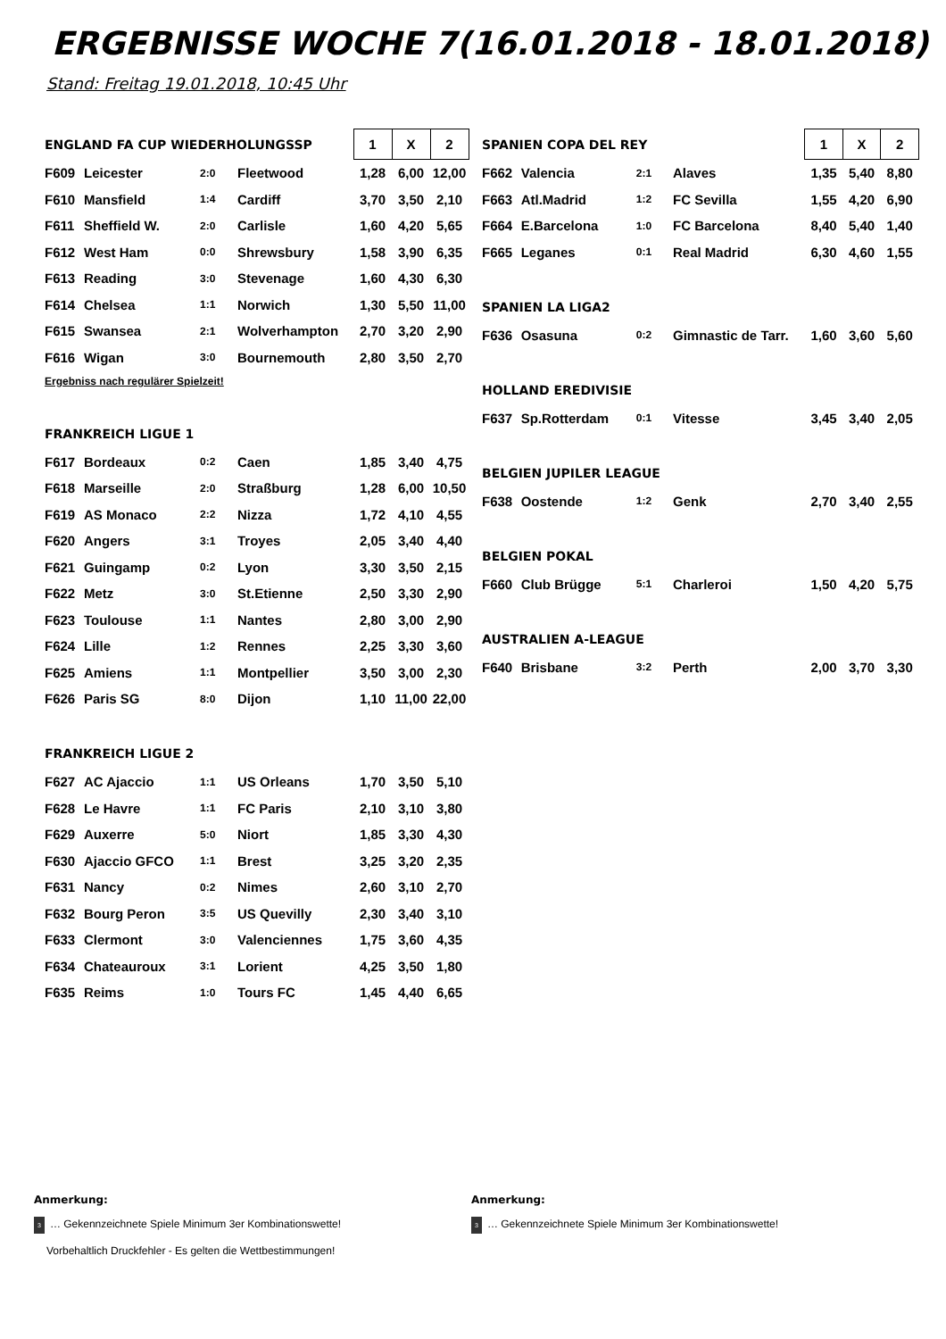ERGEBNISSE WOCHE 7(16.01.2018 - 18.01.2018)
Stand: Freitag 19.01.2018, 10:45 Uhr
| ENGLAND FA CUP WIEDERHOLUNGSSP | | | | 1 | X | 2 |
| F609 | Leicester | 2:0 | Fleetwood | 1,28 | 6,00 | 12,00 |
| F610 | Mansfield | 1:4 | Cardiff | 3,70 | 3,50 | 2,10 |
| F611 | Sheffield W. | 2:0 | Carlisle | 1,60 | 4,20 | 5,65 |
| F612 | West Ham | 0:0 | Shrewsbury | 1,58 | 3,90 | 6,35 |
| F613 | Reading | 3:0 | Stevenage | 1,60 | 4,30 | 6,30 |
| F614 | Chelsea | 1:1 | Norwich | 1,30 | 5,50 | 11,00 |
| F615 | Swansea | 2:1 | Wolverhampton | 2,70 | 3,20 | 2,90 |
| F616 | Wigan | 3:0 | Bournemouth | 2,80 | 3,50 | 2,70 |
| Ergebniss nach regulärer Spielzeit! | | | | | | |
| FRANKREICH LIGUE 1 | | | | | | |
| F617 | Bordeaux | 0:2 | Caen | 1,85 | 3,40 | 4,75 |
| F618 | Marseille | 2:0 | Straßburg | 1,28 | 6,00 | 10,50 |
| F619 | AS Monaco | 2:2 | Nizza | 1,72 | 4,10 | 4,55 |
| F620 | Angers | 3:1 | Troyes | 2,05 | 3,40 | 4,40 |
| F621 | Guingamp | 0:2 | Lyon | 3,30 | 3,50 | 2,15 |
| F622 | Metz | 3:0 | St.Etienne | 2,50 | 3,30 | 2,90 |
| F623 | Toulouse | 1:1 | Nantes | 2,80 | 3,00 | 2,90 |
| F624 | Lille | 1:2 | Rennes | 2,25 | 3,30 | 3,60 |
| F625 | Amiens | 1:1 | Montpellier | 3,50 | 3,00 | 2,30 |
| F626 | Paris SG | 8:0 | Dijon | 1,10 | 11,00 | 22,00 |
| FRANKREICH LIGUE 2 | | | | | | |
| F627 | AC Ajaccio | 1:1 | US Orleans | 1,70 | 3,50 | 5,10 |
| F628 | Le Havre | 1:1 | FC Paris | 2,10 | 3,10 | 3,80 |
| F629 | Auxerre | 5:0 | Niort | 1,85 | 3,30 | 4,30 |
| F630 | Ajaccio GFCO | 1:1 | Brest | 3,25 | 3,20 | 2,35 |
| F631 | Nancy | 0:2 | Nimes | 2,60 | 3,10 | 2,70 |
| F632 | Bourg Peron | 3:5 | US Quevilly | 2,30 | 3,40 | 3,10 |
| F633 | Clermont | 3:0 | Valenciennes | 1,75 | 3,60 | 4,35 |
| F634 | Chateauroux | 3:1 | Lorient | 4,25 | 3,50 | 1,80 |
| F635 | Reims | 1:0 | Tours FC | 1,45 | 4,40 | 6,65 |
| SPANIEN COPA DEL REY | | | | 1 | X | 2 |
| F662 | Valencia | 2:1 | Alaves | 1,35 | 5,40 | 8,80 |
| F663 | Atl.Madrid | 1:2 | FC Sevilla | 1,55 | 4,20 | 6,90 |
| F664 | E.Barcelona | 1:0 | FC Barcelona | 8,40 | 5,40 | 1,40 |
| F665 | Leganes | 0:1 | Real Madrid | 6,30 | 4,60 | 1,55 |
| SPANIEN LA LIGA2 | | | | | | |
| F636 | Osasuna | 0:2 | Gimnastic de Tarr. | 1,60 | 3,60 | 5,60 |
| HOLLAND EREDIVISIE | | | | | | |
| F637 | Sp.Rotterdam | 0:1 | Vitesse | 3,45 | 3,40 | 2,05 |
| BELGIEN JUPILER LEAGUE | | | | | | |
| F638 | Oostende | 1:2 | Genk | 2,70 | 3,40 | 2,55 |
| BELGIEN POKAL | | | | | | |
| F660 | Club Brügge | 5:1 | Charleroi | 1,50 | 4,20 | 5,75 |
| AUSTRALIEN A-LEAGUE | | | | | | |
| F640 | Brisbane | 3:2 | Perth | 2,00 | 3,70 | 3,30 |
Anmerkung:
3 … Gekennzeichnete Spiele Minimum 3er Kombinationswette!
Vorbehaltlich Druckfehler - Es gelten die Wettbestimmungen!
Anmerkung:
3 … Gekennzeichnete Spiele Minimum 3er Kombinationswette!